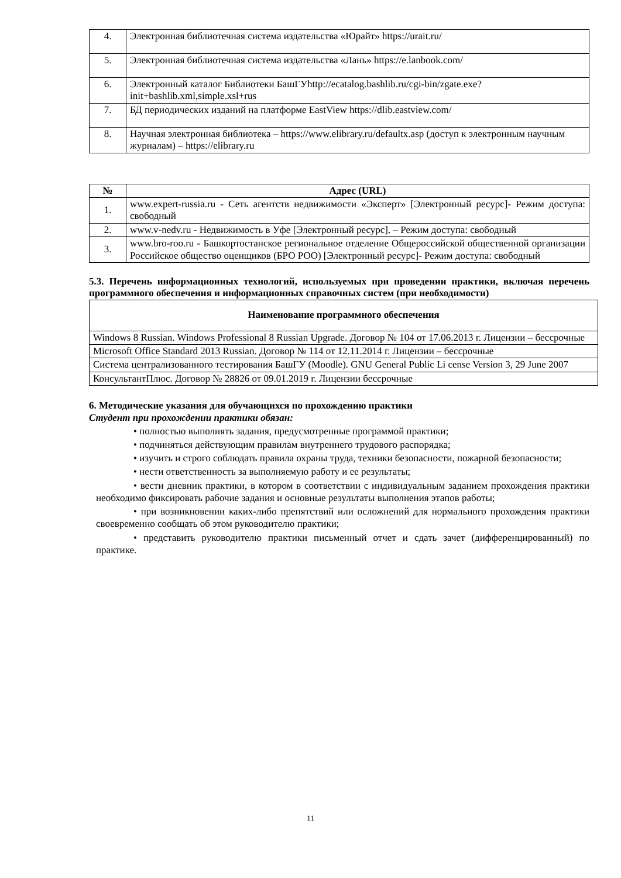| 4. | Электронная библиотечная система издательства «Юрайт» https://urait.ru/ |
| 5. | Электронная библиотечная система издательства «Лань» https://e.lanbook.com/ |
| 6. | Электронный каталог Библиотеки БашГУhttp://ecatalog.bashlib.ru/cgi-bin/zgate.exe?init+bashlib.xml,simple.xsl+rus |
| 7. | БД периодических изданий на платформе EastView https://dlib.eastview.com/ |
| 8. | Научная электронная библиотека – https://www.elibrary.ru/defaultx.asp (доступ к электронным научным журналам) – https://elibrary.ru |
| № | Адрес (URL) |
| --- | --- |
| 1. | www.expert-russia.ru - Сеть агентств недвижимости «Эксперт» [Электронный ресурс]- Режим доступа: свободный |
| 2. | www.v-nedv.ru - Недвижимость в Уфе [Электронный ресурс]. – Режим доступа: свободный |
| 3. | www.bro-roo.ru - Башкортостанское региональное отделение Общероссийской общественной организации Российское общество оценщиков (БРО РОО) [Электронный ресурс]- Режим доступа: свободный |
5.3. Перечень информационных технологий, используемых при проведении практики, включая перечень программного обеспечения и информационных справочных систем (при необходимости)
| Наименование программного обеспечения |
| --- |
| Windows 8 Russian. Windows Professional 8 Russian Upgrade. Договор № 104 от 17.06.2013 г. Лицензии – бессрочные |
| Microsoft Office Standard 2013 Russian. Договор № 114 от 12.11.2014 г. Лицензии – бессрочные |
| Система централизованного тестирования БашГУ (Moodle). GNU General Public Li cense Version 3, 29 June 2007 |
| КонсультантПлюс. Договор № 28826 от 09.01.2019 г. Лицензии бессрочные |
6. Методические указания для обучающихся по прохождению практики
Студент при прохождении практики обязан:
• полностью выполнять задания, предусмотренные программой практики;
• подчиняться действующим правилам внутреннего трудового распорядка;
• изучить и строго соблюдать правила охраны труда, техники безопасности, пожарной безопасности;
• нести ответственность за выполняемую работу и ее результаты;
• вести дневник практики, в котором в соответствии с индивидуальным заданием прохождения практики необходимо фиксировать рабочие задания и основные результаты выполнения этапов работы;
• при возникновении каких-либо препятствий или осложнений для нормального прохождения практики своевременно сообщать об этом руководителю практики;
• представить руководителю практики письменный отчет и сдать зачет (дифференцированный) по практике.
11